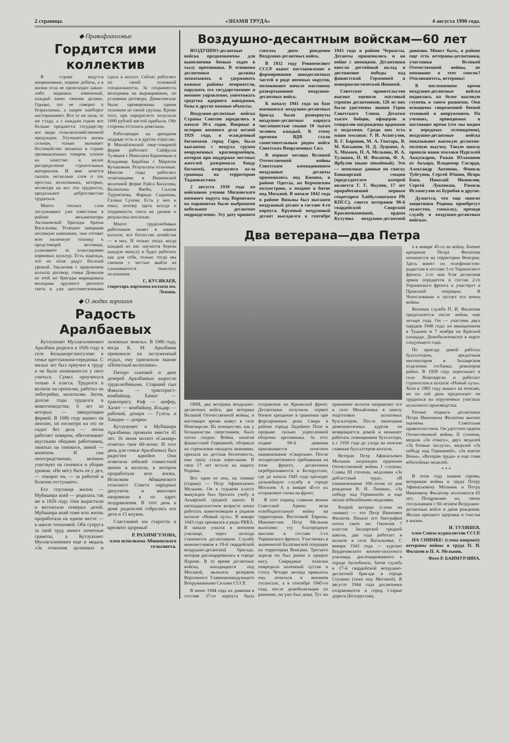2 страница. «ЗНАМЯ ТРУДА» 4 августа 1990 года.
◆ Правофланговые
Гордится ими коллектив
В стране ведутся напряженные, жаркие дебаты, а в жизни села не происходит каких-либо видимых изменений, каждый занят своими делами. Однако, это не говорит о безразличии, а скорее наоборот настораживает. Все те же поля, те же стада, а с каждым годом все больше продаются государству все виды сельскохозяйственной продукции. Улучшается жизнь сельчан, только вызывает беспокойство нехватка в стране промышленных товаров, плохое их качество и малое распределение строительных материалов. И мне хочется сказать несколько слов о тех простых колхозниках, которые, несмотря на все эти трудности, продолжают добросовестно трудиться.
Много теплых слов заслуживают уже известные в районе механизаторы Акташевской бригады братья Васильевы. Успешно завершив посевную кампанию, они готовят всю наличную технику к предстоящей косовице, ухаживают за плантациями кормовых культур. Есть надежда, что их поля дадут богатый урожай. Заключив с правлением колхоза договор, семья Домилов из этой же бригады выращивала молодняк крупного рогатого скота и уже шестимесячными сдала в колхоз. Сейчас работают по своей основной специальности. За сохранность молодняка на выращивании, по условиям договора, Домиловские были премированы одним теленком из своей группы. Кроме того, при перерасчете получили 1080 рублей чистой прибыли. Обе стороны остались довольны.
Работающие на арендном подряде есть и в других отраслях. В Михайловской овце-товарной ферме работают Сайфулла Туляшев с Николаем Барановым и Владимир Барабаш с Маратом Кучаковым. Результаты отличные. Многие годы работают телятницами в Ивановской молочной ферме Райса Билалова, Валентина Якоби, Салхия Турумтаева, Фарида Садыкова, Галина Сухова. Есть у них и опыт, потому здесь всегда и сохранность скота на уровне и результаты неплохие.
Много трудолюбивых работников живет в нашем колхозе, все богатство хозяйства — в них. И только тогда, когда каждый из нас научится беречь каждую минуту и будет работать как для себя, только тогда мы сможем с честью выйти из сложившегося тяжелого положения.
С. КУСЯКАЕВ,
секретарь парткома колхоза им. Ленина.
◆ О людях хороших
Радость Аралбаевых
Кутлуахмет Муллагалимович Аралбаев родился в 1926 году в селе Большеарслангулово в семье крестьянина-середняка. С малых лет был приучен к труду и не было возможности у него учиться. Сумел проучиться только 4 класса. Трудился в колхозе на прополке, работал на лобогрейке, молотилке. Затем, долгие годы трудился в животноводстве, 6 лет из которых — заведующим фермой. В 1986 году вышел на пенсию, но несмотря на это не сидит без дела — летом работает поваром, обеспечивает вкусными обедами работников, занятых на сенокосе, зимой — конюхом. И сам непосредственно, активно участвует на сенокосе и уборке урожая. «Не могу быть не у дел, — говорит он, — за работой и болезни отступают».
Его спутница жизни — Мубашира апай — родилась так же в 1926 году. Они вырастили и воспитали семерых детей. Мубашира апай тоже всю жизнь проработала на одном месте — в школе техничкой. Оба супруга за свой труд имеют почетные грамоты, а Кутлуахмет Муллагалимович еще и медаль «За освоение целинных и залежных земель». В 1986 году, когда К. М. Аралбаева провожали на заслуженный отдых, ему присвоили звание «Почетный колхозник».
Пятеро сыновей и двое дочерей Аралбаевых выросли трудолюбивыми. Старший сын Факиль — тракторист-комбайнер, Хамит — тракторист, Риф — шофер, Халит — комбайнер, Ильдар — рабочий, дочери — Гузель и Хамдия — доярки.
Кутлуахмет и Мубашира Аралбаевы прожили вместе 45 лет. 16 июня колхоз «Сакмар» отметил свое 60-летие. И этот день для семьи Аралбаевых был радостен вдвойне. Они отметили юбилей совместной жизни и колхоза, в котором проработали всю жизнь. Исполком Абишевского сельского Совета народных депутатов и женсовет направили в их адрес поздравления. В этот день в доме родителей собрались все дети и 15 внуков.
Счастливой им старости и крепкого здоровья!
Р. РАХИМГУЛОВА,
член исполкома Абишевского сельсовета.
Воздушно-десантным войскам—60 лет
ВОЗДУШНО-десантные войска предназначены для выполнения боевых задач в тылу противника. В основном десантники должны захватывать и удерживать важные районы неприятеля, нарушать его государственное и военное управление, уничтожать средства ядерного нападения, базы и другие важные объекты.
Воздушно-десантные войска Страны Советов зародились в начале 30-х годов. Впервые в истории военного дела весной 1929 года, в осажденный басмачами город Гарм, была высажена с воздуха группа вооруженных красноармейцев, которая при поддержке местных жителей разгромила банду басмачей, вторгшуюся из-за границы на территорию Таджикистана.
2 августа 1930 года на войсковом учении Московского военного округа под Воронежем на парашютах было выброшено небольшое десантное подразделение. Эту дату принято считать днем рождения Воздушно-десантных войск.
В 1932 году Реввоенсовет СССР вынес постановление о формировании авиадесантных частей в ряде военных округов, положившее начало массовому развертыванию воздушно-десантных войск.
К началу 1941 года на базе имевшихся воздушно-десантных бригад были развернуты воздушно-десантные корпуса численностью свыше 10 тысяч человек каждый. К этому времени ВДВ стали самостоятельным родом войск Советских Вооруженных Сил.
В первые месяцы Великой Отечественной войны Советским командованием воздушные десанты применялись под Киевом, в районе Одессы, на Керченском полуострове, а позднее в битве под Москвой. В начале 1942 года в районе Вязьмы был высажен воздушный десант в составе 4-го корпуса. Крупный воздушный десант высадился в сентябре 1943 года в районе Черкассы. Десанты применялись и на войне с японцами. Десантники внесли достойный вклад в достижение победы над фашистской Германией и империалистической Японией.
Советское правительство высоко оценило массовый героизм десантников, 126 из них были удостоены звания Героя Советского Союза. Десятки тысяч бойцов, офицеров и генералов награждены орденами и медалями. Среди них есть наши земляки: У. И. Атангулов, В. Г. Баранов, М. А. Гонтарь, В. М. Касьянов, Н. Д. Луценко, А. Х. Мамаев, П. А. Мельник, И. А. Туляшев, П. И. Филатов, Ф. А. Ярбулов (ныне покойный). Это — неполные данные по списку Башкирской секции (председателем которой является Г. Г. Якупов, 17 лет проработавший первым секретарем Хайбуллинского РК КПСС), совета ветеранов 98-й гвардейской Свирской Краснознаменной, ордена Кутузова воздушно-десантной дивизии. Может быть, в районе еще есть ветераны-десантники, участники Великой Отечественной войны, не попавшие в этот список? Откликнитесь, ветераны!
В послевоенное время воздушно-десантные войска поднялись на более высокую ступень в своем развитии. Они оснащены современной боевой техникой и вооружением. На учениях, проводимых в настоящее время (это мы видим в передачах телевидения), воздушно-десантные войска показывают высокую десантно-полевую выучку. Такую школу прошли наши земляки Нургалей Аккускаров, Ражап Юламанов из Акъяра, Владимир Сагарда, Александр Антипин, Фаниль Туйгунов, Сергей Юшин, Игорь Баев, Николай Иванилов, Сергей Луконкин, Рамиль Исламгулов из Бурибая и другие.
Думается, что еще многие защитники Родины приобретут мужество, смекалку, проходя службу в воздушно-десантных войсках.
Два ветерана—два Петра
ОНИ, два ветерана воздушно-десантных войск, два ветерана Великой Отечественной войны, в настоящее время живут в селе Новозирган. Их юношество, как у большинства сверстников, было почти сходно. Война, начатая фашистской Германией, оборвала их стремление овладеть знаниями, пропала их детская беспечность, они сразу стали взрослыми. В свои 17 лет встали на защиту Родины.
Вот один из них, на снимке (справа) — Петр Афанасьевич Мельник. Он в седьмом классе вынужден был бросить учебу в Акъярской средней школе. В пятнадцатилетнем возрасте начал работать животноводом в родном колхозе «Новый путь». В январе 1943 года призвался в ряды РККА. В начале учился в военном училище, через полгода становится десантником. Службу минометчиком в 18-й гвардейской воздушно-десантной бригаде, которая дислоцировалась в городе Яхроме. В то время десантные войска, находящиеся под Москвой, являлись резервом Верховного Главнокомандующего Вооруженными Силами СССР.
В июне 1944 года их дивизия в составе 37-го корпуса была отправлена на Крымский фронт. Десантники получили первое боевое крещение в сражении при форсировании реки Свирь в районе города Ладейное Поле и прорыве сильно укрепленной обороны противника. За этот подвиг 98-й дивизии присваивается почетное наименование «Свирская». После четырехмесячного пребывания на этом фронте, десантники перебрасываются в Белоруссию, где до начала 1945 года проходят дальнейшую службу в городе Могилев. А в январе 45-го их отправляют снова на фронт.
В этот период славные воины Советской Армии вели освободительную войну на территориях Восточной Европы. Минометчик Петр Мельник выполнял эту благородную миссию в составе 3-го Украинского фронта. Участвовал в знаменитой Балатинской операции на территории Венгрии. Третьего апреля он был ранен в правую ногу. Снарядные осколки повредили коленный сустав и стопу. Четыре месяца пришлось ему лечиться в военном госпитале, а в сентябре 1945-го года, после демобилизации по ранению, он уже был дома. Тут же правление колхоза направляет его в село Михайловка в школу подготовки колхозных бухгалтеров. После окончания девятимесячных курсов он возвращается домой и начинает работать помощником бухгалтера, а с 1950 года до ухода на пенсию главным бухгалтером колхоза.
Ветеран Петр Афанасьевич Мельник награжден орденами Отечественной войны I степени, Славы III степени, медалями «За доблестный труд», «В ознаменование 100-летия со дня рождения В. И. Ленина», «За победу над Германией» и еще пятью юбилейными медалями.
Второй ветеран (слева на снимке) — это Петр Иванович Филатов. Начало его биографии почти такое же. Окончив 7 классов Зилаирской средней школы, два года работает в колхозе в селе Васильевка. С января 1943 года — курсант Бердичевского военно-пехотного училища, дислоцированного в городе Актюбинск. Затем служба в 17-й гвардейской воздушно-десантной бригаде в городе Ступино (тоже под Москвой). В августе 1944 года десантники отправляются в город Старые дороги (Белоруссия),
а в январе 45-го на войну. Боевое крещение Петра Филатова начинается на территории Венгрии. Здесь воюет он телефонистом-радистом в составе 3-го Украинского фронта. 2-го мая 9-ая десантная армия передается в состав 2-го Украинского фронта и участвует в Пражской операции. В Чехословакии и застает его конец войны.
Военная служба П. И. Филатова продолжается после войны еще четыре года. Он — участник двух парадов 1948 года: на авиационном в Тушино и 7 ноября на Красной площади. Демобилизовался в марте следующего года.
По приезду домой работал бухгалтером, кредитным инспектором в Зилаирском отделении госбанка, ревизором райпо. В 1958 году переезжает в село Новозирган и работает строителем в колхозе «Новый путь». Хотя в 1985 году вышел на пенсию, но по сей день продолжает он трудиться на порученных участках колхозного производства.
Ратные подвиги десантника Петра Ивановича Филатова высоко оценены Советским правительством. Он удостоен ордена Отечественной войны II степени, медали «За отвагу», двух медалей «За боевые заслуги», медалей «За победу над Германией», «За взятие Вены», «Ветеран труда» и еще семи юбилейных медалей.
* * *
В этом году нашим героям, ветеранам войны и труда Петру Афанасьевичу Мельник и Петру Ивановичу Филатову исполнится 65 лет. Поздравляю их, своих сослуживцев с 60-летием Воздушно-десантных войск и днем рождения. Желаю крепкого здоровья и счастья в жизни.
И. ТУЛЯШЕВ,
член Союза журналистов СССР.
НА СНИМКЕ: (слева направо): ветераны войны и труда П. И. Филатов и П. А. Мельник.
Фото Р. БАИМУРЗИНА.